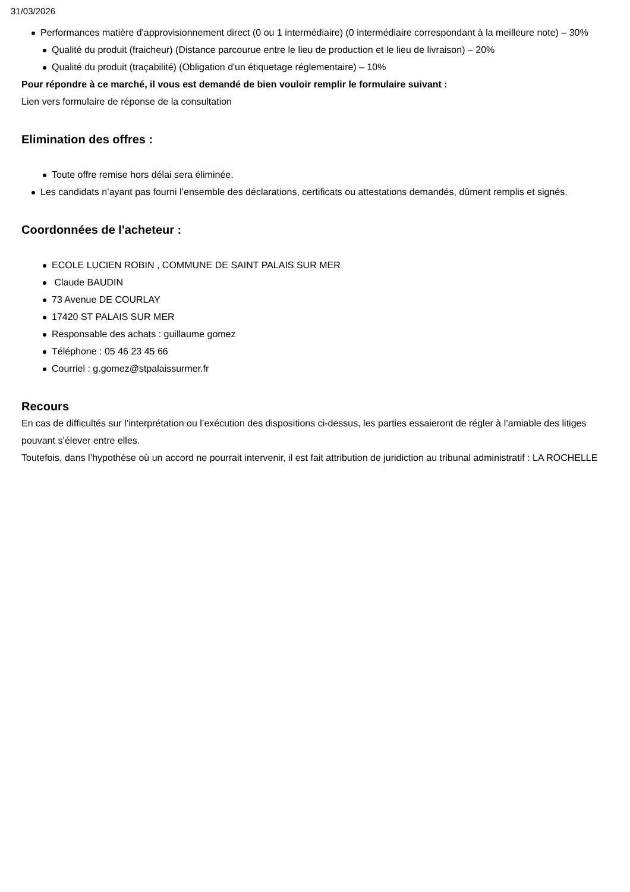31/03/2026
Performances matière d'approvisionnement direct (0 ou 1 intermédiaire) (0 intermédiaire correspondant à la meilleure note) – 30%
Qualité du produit (fraicheur) (Distance parcourue entre le lieu de production et le lieu de livraison) – 20%
Qualité du produit (traçabilité) (Obligation d'un étiquetage réglementaire) – 10%
Pour répondre à ce marché, il vous est demandé de bien vouloir remplir le formulaire suivant :
Lien vers formulaire de réponse de la consultation
Elimination des offres :
Toute offre remise hors délai sera éliminée.
Les candidats n’ayant pas fourni l’ensemble des déclarations, certificats ou attestations demandés, dûment remplis et signés.
Coordonnées de l'acheteur :
ECOLE LUCIEN ROBIN , COMMUNE DE SAINT PALAIS SUR MER
Claude BAUDIN
73 Avenue DE COURLAY
17420 ST PALAIS SUR MER
Responsable des achats : guillaume gomez
Téléphone : 05 46 23 45 66
Courriel : g.gomez@stpalaissurmer.fr
Recours
En cas de difficultés sur l’interprétation ou l’exécution des dispositions ci-dessus, les parties essaieront de régler à l’amiable des litiges pouvant s’élever entre elles.
Toutefois, dans l’hypothèse où un accord ne pourrait intervenir, il est fait attribution de juridiction au tribunal administratif : LA ROCHELLE